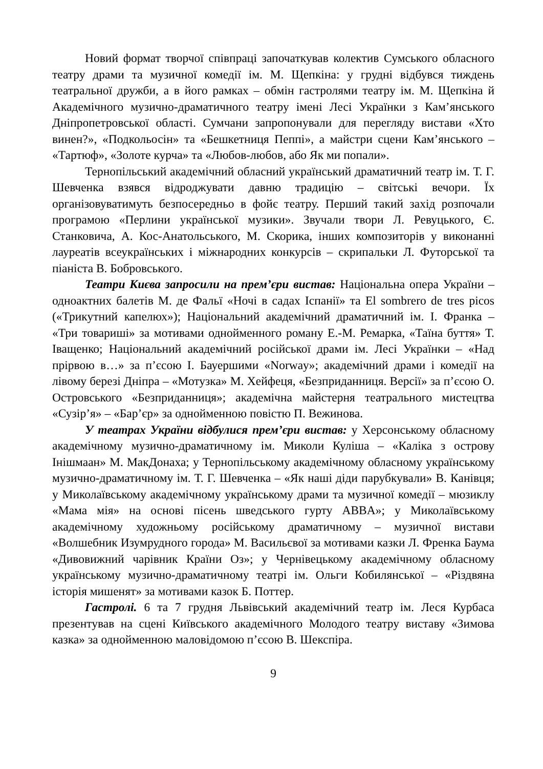Новий формат творчої співпраці започаткував колектив Сумського обласного театру драми та музичної комедії ім. М. Щепкіна: у грудні відбувся тиждень театральної дружби, а в його рамках – обмін гастролями театру ім. М. Щепкіна й Академічного музично-драматичного театру імені Лесі Українки з Кам’янського Дніпропетровської області. Сумчани запропонували для перегляду вистави «Хто винен?», «Подкольосін» та «Бешкетниця Пеппі», а майстри сцени Кам’янського – «Тартюф», «Золоте курча» та «Любов-любов, або Як ми попали».
Тернопільський академічний обласний український драматичний театр ім. Т. Г. Шевченка взявся відроджувати давню традицію – світські вечори. Їх організовуватимуть безпосередньо в фойє театру. Перший такий захід розпочали програмою «Перлини української музики». Звучали твори Л. Ревуцького, Є. Станковича, А. Кос-Анатольського, М. Скорика, інших композиторів у виконанні лауреатів всеукраїнських і міжнародних конкурсів – скрипальки Л. Футорської та піаніста В. Бобровського.
Театри Києва запросили на прем’єри вистав: Національна опера України – одноактних балетів М. де Фальї «Ночі в садах Іспанії» та El sombrero de tres picos («Трикутний капелюх»); Національний академічний драматичний ім. І. Франка – «Три товариші» за мотивами однойменного роману Е.-М. Ремарка, «Таїна буття» Т. Іващенко; Національний академічний російської драми ім. Лесі Українки – «Над прірвою в…» за п’єсою І. Бауершими «Norway»; академічний драми і комедії на лівому березі Дніпра – «Мотузка» М. Хейфеця, «Безприданниця. Версії» за п’єсою О. Островського «Безприданниця»; академічна майстерня театрального мистецтва «Сузір’я» – «Бар’єр» за однойменною повістю П. Вежинова.
У театрах України відбулися прем’єри вистав: у Херсонському обласному академічному музично-драматичному ім. Миколи Куліша – «Каліка з острову Інішмаан» М. МакДонаха; у Тернопільському академічному обласному українському музично-драматичному ім. Т. Г. Шевченка – «Як наші діди парубкували» В. Канівця; у Миколаївському академічному українському драми та музичної комедії – мюзиклу «Мама мія» на основі пісень шведського гурту ABBA»; у Миколаївському академічному художньому російському драматичному – музичної вистави «Волшебник Изумрудного города» М. Васильєвої за мотивами казки Л. Френка Баума «Дивовижний чарівник Країни Оз»; у Чернівецькому академічному обласному українському музично-драматичному театрі ім. Ольги Кобилянської – «Різдвяна історія мишенят» за мотивами казок Б. Поттер.
Гастролі. 6 та 7 грудня Львівський академічний театр ім. Леся Курбаса презентував на сцені Київського академічного Молодого театру виставу «Зимова казка» за однойменною маловідомою п’єсою В. Шекспіра.
9